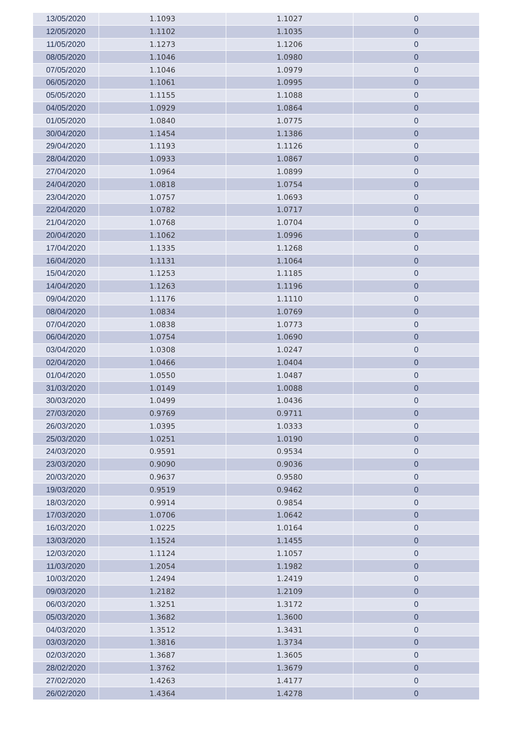| 13/05/2020 | 1.1093 | 1.1027 | 0 |
| 12/05/2020 | 1.1102 | 1.1035 | 0 |
| 11/05/2020 | 1.1273 | 1.1206 | 0 |
| 08/05/2020 | 1.1046 | 1.0980 | 0 |
| 07/05/2020 | 1.1046 | 1.0979 | 0 |
| 06/05/2020 | 1.1061 | 1.0995 | 0 |
| 05/05/2020 | 1.1155 | 1.1088 | 0 |
| 04/05/2020 | 1.0929 | 1.0864 | 0 |
| 01/05/2020 | 1.0840 | 1.0775 | 0 |
| 30/04/2020 | 1.1454 | 1.1386 | 0 |
| 29/04/2020 | 1.1193 | 1.1126 | 0 |
| 28/04/2020 | 1.0933 | 1.0867 | 0 |
| 27/04/2020 | 1.0964 | 1.0899 | 0 |
| 24/04/2020 | 1.0818 | 1.0754 | 0 |
| 23/04/2020 | 1.0757 | 1.0693 | 0 |
| 22/04/2020 | 1.0782 | 1.0717 | 0 |
| 21/04/2020 | 1.0768 | 1.0704 | 0 |
| 20/04/2020 | 1.1062 | 1.0996 | 0 |
| 17/04/2020 | 1.1335 | 1.1268 | 0 |
| 16/04/2020 | 1.1131 | 1.1064 | 0 |
| 15/04/2020 | 1.1253 | 1.1185 | 0 |
| 14/04/2020 | 1.1263 | 1.1196 | 0 |
| 09/04/2020 | 1.1176 | 1.1110 | 0 |
| 08/04/2020 | 1.0834 | 1.0769 | 0 |
| 07/04/2020 | 1.0838 | 1.0773 | 0 |
| 06/04/2020 | 1.0754 | 1.0690 | 0 |
| 03/04/2020 | 1.0308 | 1.0247 | 0 |
| 02/04/2020 | 1.0466 | 1.0404 | 0 |
| 01/04/2020 | 1.0550 | 1.0487 | 0 |
| 31/03/2020 | 1.0149 | 1.0088 | 0 |
| 30/03/2020 | 1.0499 | 1.0436 | 0 |
| 27/03/2020 | 0.9769 | 0.9711 | 0 |
| 26/03/2020 | 1.0395 | 1.0333 | 0 |
| 25/03/2020 | 1.0251 | 1.0190 | 0 |
| 24/03/2020 | 0.9591 | 0.9534 | 0 |
| 23/03/2020 | 0.9090 | 0.9036 | 0 |
| 20/03/2020 | 0.9637 | 0.9580 | 0 |
| 19/03/2020 | 0.9519 | 0.9462 | 0 |
| 18/03/2020 | 0.9914 | 0.9854 | 0 |
| 17/03/2020 | 1.0706 | 1.0642 | 0 |
| 16/03/2020 | 1.0225 | 1.0164 | 0 |
| 13/03/2020 | 1.1524 | 1.1455 | 0 |
| 12/03/2020 | 1.1124 | 1.1057 | 0 |
| 11/03/2020 | 1.2054 | 1.1982 | 0 |
| 10/03/2020 | 1.2494 | 1.2419 | 0 |
| 09/03/2020 | 1.2182 | 1.2109 | 0 |
| 06/03/2020 | 1.3251 | 1.3172 | 0 |
| 05/03/2020 | 1.3682 | 1.3600 | 0 |
| 04/03/2020 | 1.3512 | 1.3431 | 0 |
| 03/03/2020 | 1.3816 | 1.3734 | 0 |
| 02/03/2020 | 1.3687 | 1.3605 | 0 |
| 28/02/2020 | 1.3762 | 1.3679 | 0 |
| 27/02/2020 | 1.4263 | 1.4177 | 0 |
| 26/02/2020 | 1.4364 | 1.4278 | 0 |